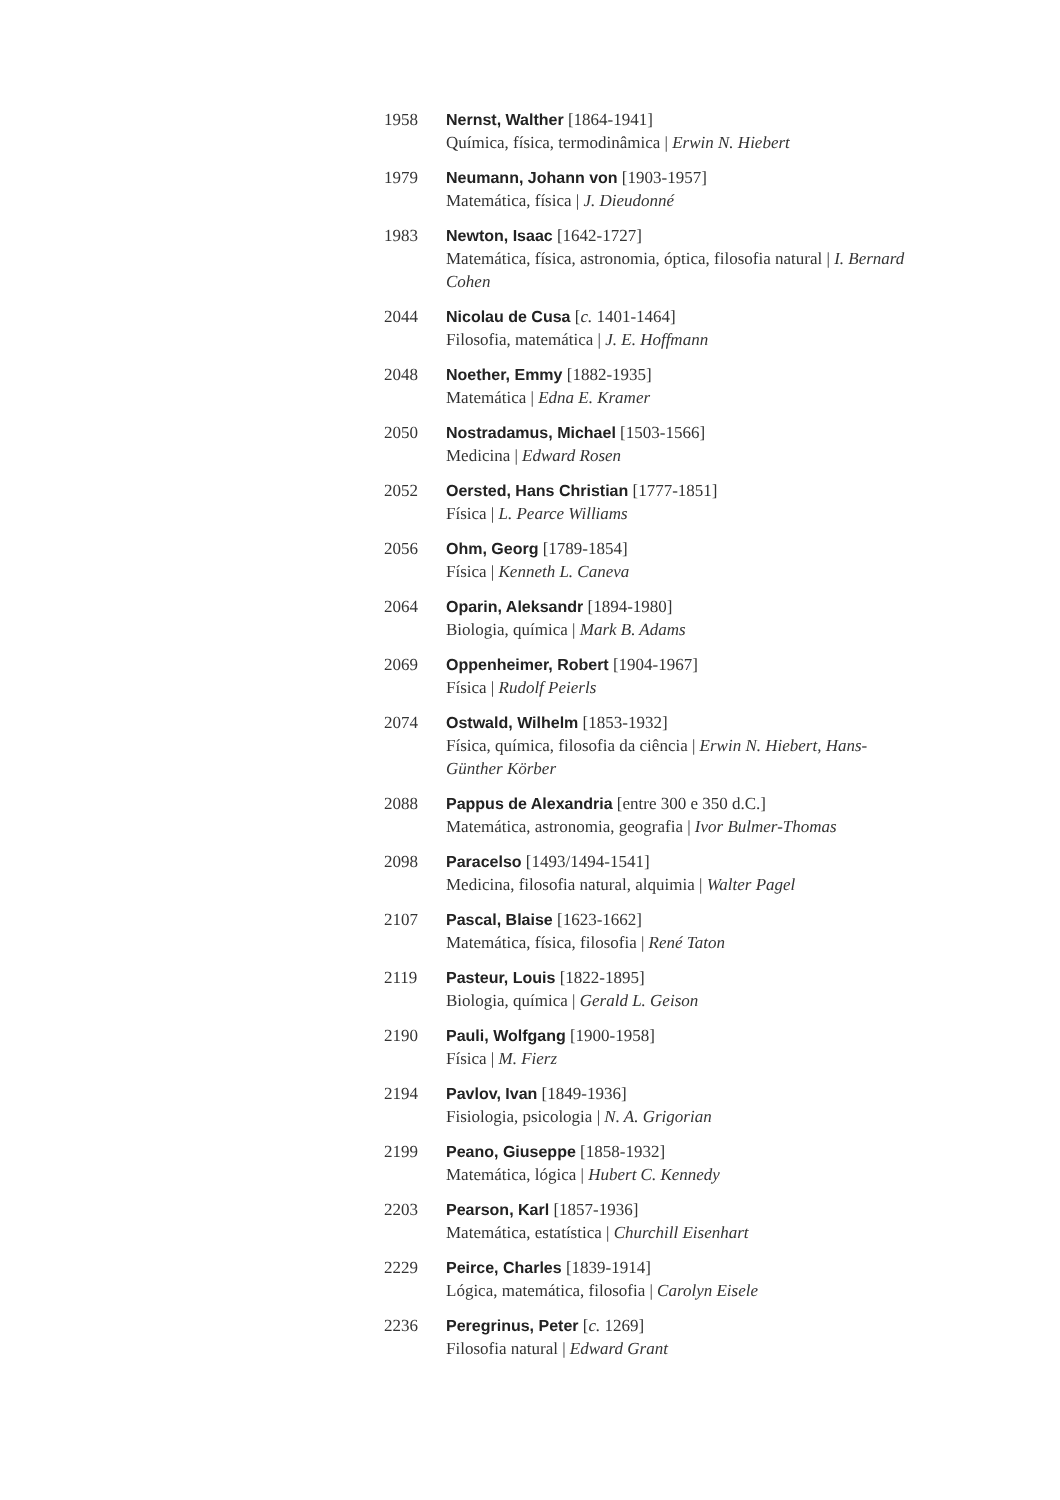1958 Nernst, Walther [1864-1941]
Química, física, termodinâmica | Erwin N. Hiebert
1979 Neumann, Johann von [1903-1957]
Matemática, física | J. Dieudonné
1983 Newton, Isaac [1642-1727]
Matemática, física, astronomia, óptica, filosofia natural | I. Bernard Cohen
2044 Nicolau de Cusa [c. 1401-1464]
Filosofia, matemática | J. E. Hoffmann
2048 Noether, Emmy [1882-1935]
Matemática | Edna E. Kramer
2050 Nostradamus, Michael [1503-1566]
Medicina | Edward Rosen
2052 Oersted, Hans Christian [1777-1851]
Física | L. Pearce Williams
2056 Ohm, Georg [1789-1854]
Física | Kenneth L. Caneva
2064 Oparin, Aleksandr [1894-1980]
Biologia, química | Mark B. Adams
2069 Oppenheimer, Robert [1904-1967]
Física | Rudolf Peierls
2074 Ostwald, Wilhelm [1853-1932]
Física, química, filosofia da ciência | Erwin N. Hiebert, Hans-Günther Körber
2088 Pappus de Alexandria [entre 300 e 350 d.C.]
Matemática, astronomia, geografia | Ivor Bulmer-Thomas
2098 Paracelso [1493/1494-1541]
Medicina, filosofia natural, alquimia | Walter Pagel
2107 Pascal, Blaise [1623-1662]
Matemática, física, filosofia | René Taton
2119 Pasteur, Louis [1822-1895]
Biologia, química | Gerald L. Geison
2190 Pauli, Wolfgang [1900-1958]
Física | M. Fierz
2194 Pavlov, Ivan [1849-1936]
Fisiologia, psicologia | N. A. Grigorian
2199 Peano, Giuseppe [1858-1932]
Matemática, lógica | Hubert C. Kennedy
2203 Pearson, Karl [1857-1936]
Matemática, estatística | Churchill Eisenhart
2229 Peirce, Charles [1839-1914]
Lógica, matemática, filosofia | Carolyn Eisele
2236 Peregrinus, Peter [c. 1269]
Filosofia natural | Edward Grant